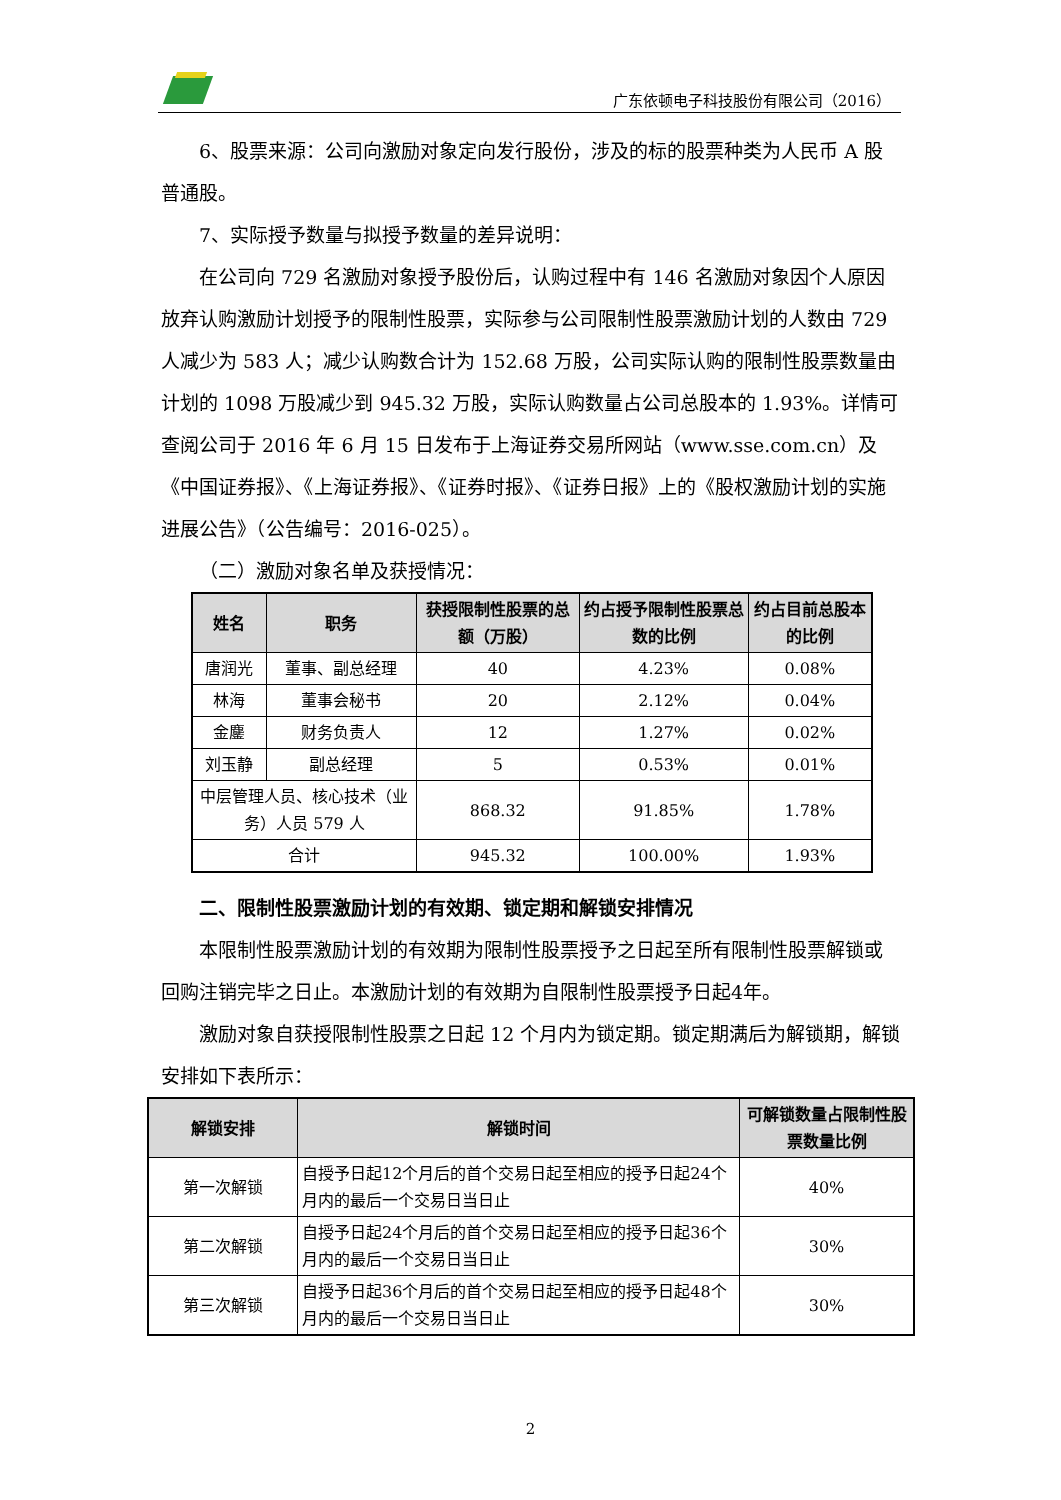广东依顿电子科技股份有限公司（2016）
6、股票来源：公司向激励对象定向发行股份，涉及的标的股票种类为人民币 A 股普通股。
7、实际授予数量与拟授予数量的差异说明：
在公司向 729 名激励对象授予股份后，认购过程中有 146 名激励对象因个人原因放弃认购激励计划授予的限制性股票，实际参与公司限制性股票激励计划的人数由 729 人减少为 583 人；减少认购数合计为 152.68 万股，公司实际认购的限制性股票数量由计划的 1098 万股减少到 945.32 万股，实际认购数量占公司总股本的 1.93%。详情可查阅公司于 2016 年 6 月 15 日发布于上海证券交易所网站（www.sse.com.cn）及《中国证券报》、《上海证券报》、《证券时报》、《证券日报》上的《股权激励计划的实施进展公告》（公告编号：2016-025）。
（二）激励对象名单及获授情况：
| 姓名 | 职务 | 获授限制性股票的总额（万股） | 约占授予限制性股票总数的比例 | 约占目前总股本的比例 |
| --- | --- | --- | --- | --- |
| 唐润光 | 董事、副总经理 | 40 | 4.23% | 0.08% |
| 林海 | 董事会秘书 | 20 | 2.12% | 0.04% |
| 金鏖 | 财务负责人 | 12 | 1.27% | 0.02% |
| 刘玉静 | 副总经理 | 5 | 0.53% | 0.01% |
| 中层管理人员、核心技术（业务）人员 579 人 | | 868.32 | 91.85% | 1.78% |
| 合计 | | 945.32 | 100.00% | 1.93% |
二、限制性股票激励计划的有效期、锁定期和解锁安排情况
本限制性股票激励计划的有效期为限制性股票授予之日起至所有限制性股票解锁或回购注销完毕之日止。本激励计划的有效期为自限制性股票授予日起4年。
激励对象自获授限制性股票之日起 12 个月内为锁定期。锁定期满后为解锁期，解锁安排如下表所示：
| 解锁安排 | 解锁时间 | 可解锁数量占限制性股票数量比例 |
| --- | --- | --- |
| 第一次解锁 | 自授予日起12个月后的首个交易日起至相应的授予日起24个月内的最后一个交易日当日止 | 40% |
| 第二次解锁 | 自授予日起24个月后的首个交易日起至相应的授予日起36个月内的最后一个交易日当日止 | 30% |
| 第三次解锁 | 自授予日起36个月后的首个交易日起至相应的授予日起48个月内的最后一个交易日当日止 | 30% |
2